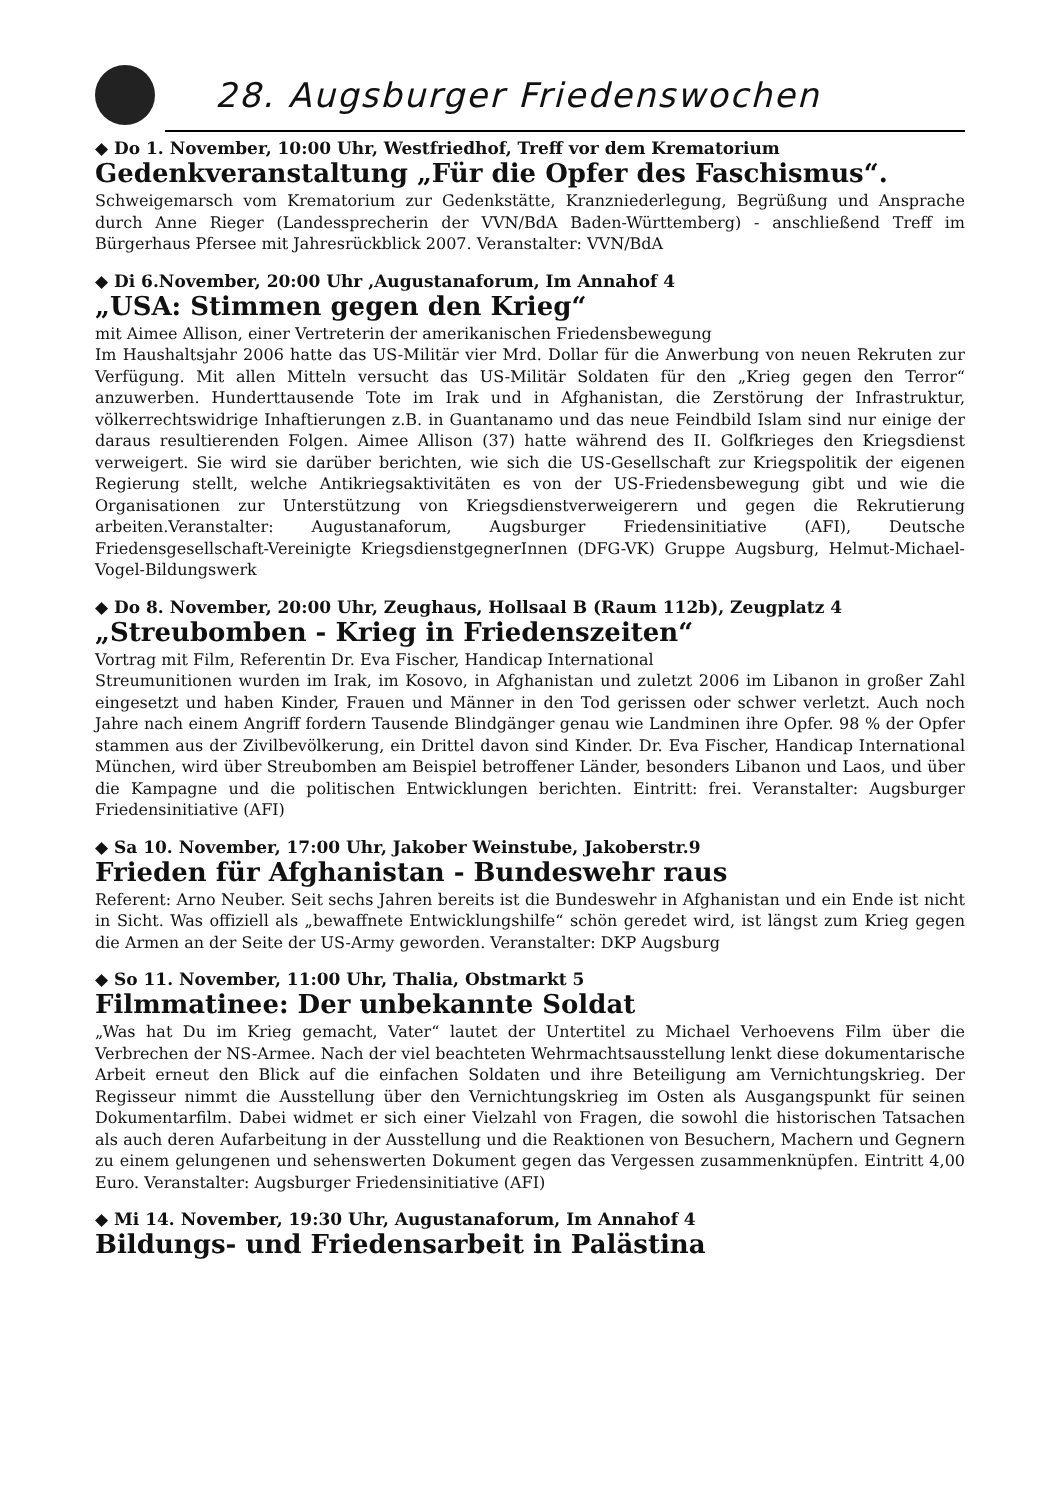28. Augsburger Friedenswochen
◆ Do 1. November, 10:00 Uhr, Westfriedhof, Treff vor dem Krematorium
Gedenkveranstaltung „Für die Opfer des Faschismus“.
Schweigemarsch vom Krematorium zur Gedenkstätte, Kranzniederlegung, Begrüßung und Ansprache durch Anne Rieger (Landessprecherin der VVN/BdA Baden-Württemberg) - anschließend Treff im Bürgerhaus Pfersee mit Jahresrückblick 2007. Veranstalter: VVN/BdA
◆ Di 6.November, 20:00 Uhr ,Augustanaforum, Im Annahof 4
„USA: Stimmen gegen den Krieg“
mit Aimee Allison, einer Vertreterin der amerikanischen Friedensbewegung
Im Haushaltsjahr 2006 hatte das US-Militär vier Mrd. Dollar für die Anwerbung von neuen Rekruten zur Verfügung. Mit allen Mitteln versucht das US-Militär Soldaten für den „Krieg gegen den Terror“ anzuwerben. Hunderttausende Tote im Irak und in Afghanistan, die Zerstörung der Infrastruktur, völkerrechtswidrige Inhaftierungen z.B. in Guantanamo und das neue Feindbild Islam sind nur einige der daraus resultierenden Folgen. Aimee Allison (37) hatte während des II. Golfkrieges den Kriegsdienst verweigert. Sie wird sie darüber berichten, wie sich die US-Gesellschaft zur Kriegspolitik der eigenen Regierung stellt, welche Antikriegsaktivitäten es von der US-Friedensbewegung gibt und wie die Organisationen zur Unterstützung von Kriegsdienstverweigerern und gegen die Rekrutierung arbeiten.Veranstalter: Augustanaforum, Augsburger Friedensinitiative (AFI), Deutsche Friedensgesellschaft-Vereinigte KriegsdienstgegnerInnen (DFG-VK) Gruppe Augsburg, Helmut-Michael-Vogel-Bildungswerk
◆ Do 8. November, 20:00 Uhr, Zeughaus, Hollsaal B (Raum 112b), Zeugplatz 4
„Streubomben - Krieg in Friedenszeiten“
Vortrag mit Film, Referentin Dr. Eva Fischer, Handicap International
Streumunitionen wurden im Irak, im Kosovo, in Afghanistan und zuletzt 2006 im Libanon in großer Zahl eingesetzt und haben Kinder, Frauen und Männer in den Tod gerissen oder schwer verletzt. Auch noch Jahre nach einem Angriff fordern Tausende Blindgänger genau wie Landminen ihre Opfer. 98 % der Opfer stammen aus der Zivilbevölkerung, ein Drittel davon sind Kinder. Dr. Eva Fischer, Handicap International München, wird über Streubomben am Beispiel betroffener Länder, besonders Libanon und Laos, und über die Kampagne und die politischen Entwicklungen berichten. Eintritt: frei. Veranstalter: Augsburger Friedensinitiative (AFI)
◆ Sa 10. November, 17:00 Uhr, Jakober Weinstube, Jakoberstr.9
Frieden für Afghanistan - Bundeswehr raus
Referent: Arno Neuber. Seit sechs Jahren bereits ist die Bundeswehr in Afghanistan und ein Ende ist nicht in Sicht. Was offiziell als „bewaffnete Entwicklungshilfe“ schön geredet wird, ist längst zum Krieg gegen die Armen an der Seite der US-Army geworden. Veranstalter: DKP Augsburg
◆ So 11. November, 11:00 Uhr, Thalia, Obstmarkt 5
Filmmatinee: Der unbekannte Soldat
„Was hat Du im Krieg gemacht, Vater“ lautet der Untertitel zu Michael Verhoevens Film über die Verbrechen der NS-Armee. Nach der viel beachteten Wehrmachtsausstellung lenkt diese dokumentarische Arbeit erneut den Blick auf die einfachen Soldaten und ihre Beteiligung am Vernichtungskrieg. Der Regisseur nimmt die Ausstellung über den Vernichtungskrieg im Osten als Ausgangspunkt für seinen Dokumentarfilm. Dabei widmet er sich einer Vielzahl von Fragen, die sowohl die historischen Tatsachen als auch deren Aufarbeitung in der Ausstellung und die Reaktionen von Besuchern, Machern und Gegnern zu einem gelungenen und sehenswerten Dokument gegen das Vergessen zusammenknüpfen. Eintritt 4,00 Euro. Veranstalter: Augsburger Friedensinitiative (AFI)
◆ Mi 14. November, 19:30 Uhr, Augustanaforum, Im Annahof 4
Bildungs- und Friedensarbeit in Palästina